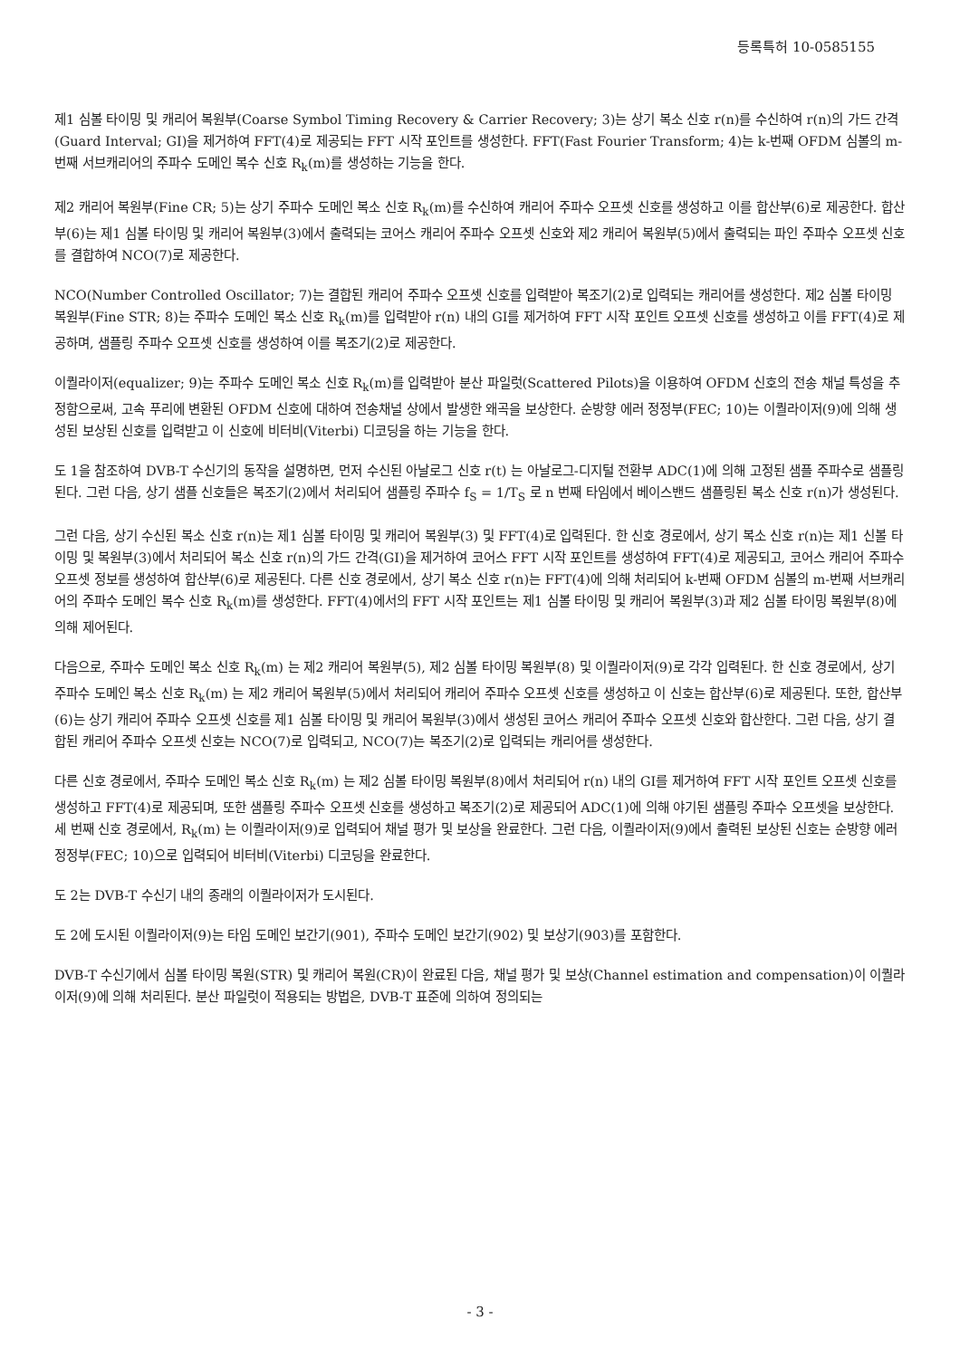등록특허 10-0585155
제1 심볼 타이밍 및 캐리어 복원부(Coarse Symbol Timing Recovery & Carrier Recovery; 3)는 상기 복소 신호 r(n)를 수신하여 r(n)의 가드 간격(Guard Interval; GI)을 제거하여 FFT(4)로 제공되는 FFT 시작 포인트를 생성한다. FFT(Fast Fourier Transform; 4)는 k-번째 OFDM 심볼의 m-번째 서브캐리어의 주파수 도메인 복수 신호 R<sub>k</sub>(m)를 생성하는 기능을 한다.
제2 캐리어 복원부(Fine CR; 5)는 상기 주파수 도메인 복소 신호 R<sub>k</sub>(m)를 수신하여 캐리어 주파수 오프셋 신호를 생성하고 이를 합산부(6)로 제공한다. 합산부(6)는 제1 심볼 타이밍 및 캐리어 복원부(3)에서 출력되는 코어스 캐리어 주파수 오프셋 신호와 제2 캐리어 복원부(5)에서 출력되는 파인 주파수 오프셋 신호를 결합하여 NCO(7)로 제공한다.
NCO(Number Controlled Oscillator; 7)는 결합된 캐리어 주파수 오프셋 신호를 입력받아 복조기(2)로 입력되는 캐리어를 생성한다. 제2 심볼 타이밍 복원부(Fine STR; 8)는 주파수 도메인 복소 신호 R<sub>k</sub>(m)를 입력받아 r(n) 내의 GI를 제거하여 FFT 시작 포인트 오프셋 신호를 생성하고 이를 FFT(4)로 제공하며, 샘플링 주파수 오프셋 신호를 생성하여 이를 복조기(2)로 제공한다.
이퀄라이저(equalizer; 9)는 주파수 도메인 복소 신호 R<sub>k</sub>(m)를 입력받아 분산 파일럿(Scattered Pilots)을 이용하여 OFDM 신호의 전송 채널 특성을 추정함으로써, 고속 푸리에 변환된 OFDM 신호에 대하여 전송채널 상에서 발생한 왜곡을 보상한다. 순방향 에러 정정부(FEC; 10)는 이퀄라이저(9)에 의해 생성된 보상된 신호를 입력받고 이 신호에 비터비(Viterbi) 디코딩을 하는 기능을 한다.
도 1을 참조하여 DVB-T 수신기의 동작을 설명하면, 먼저 수신된 아날로그 신호 r(t) 는 아날로그-디지털 전환부 ADC(1)에 의해 고정된 샘플 주파수로 샘플링된다. 그런 다음, 상기 샘플 신호들은 복조기(2)에서 처리되어 샘플링 주파수 f<sub>S</sub> = 1/T<sub>S</sub> 로 n 번째 타임에서 베이스밴드 샘플링된 복소 신호 r(n)가 생성된다.
그런 다음, 상기 수신된 복소 신호 r(n)는 제1 심볼 타이밍 및 캐리어 복원부(3) 및 FFT(4)로 입력된다. 한 신호 경로에서, 상기 복소 신호 r(n)는 제1 신볼 타이밍 및 복원부(3)에서 처리되어 복소 신호 r(n)의 가드 간격(GI)을 제거하여 코어스 FFT 시작 포인트를 생성하여 FFT(4)로 제공되고, 코어스 캐리어 주파수 오프셋 정보를 생성하여 합산부(6)로 제공된다. 다른 신호 경로에서, 상기 복소 신호 r(n)는 FFT(4)에 의해 처리되어 k-번째 OFDM 심볼의 m-번째 서브캐리어의 주파수 도메인 복수 신호 R<sub>k</sub>(m)를 생성한다. FFT(4)에서의 FFT 시작 포인트는 제1 심볼 타이밍 및 캐리어 복원부(3)과 제2 심볼 타이밍 복원부(8)에 의해 제어된다.
다음으로, 주파수 도메인 복소 신호 R<sub>k</sub>(m) 는 제2 캐리어 복원부(5), 제2 심볼 타이밍 복원부(8) 및 이퀄라이저(9)로 각각 입력된다. 한 신호 경로에서, 상기 주파수 도메인 복소 신호 R<sub>k</sub>(m) 는 제2 캐리어 복원부(5)에서 처리되어 캐리어 주파수 오프셋 신호를 생성하고 이 신호는 합산부(6)로 제공된다. 또한, 합산부(6)는 상기 캐리어 주파수 오프셋 신호를 제1 심볼 타이밍 및 캐리어 복원부(3)에서 생성된 코어스 캐리어 주파수 오프셋 신호와 합산한다. 그런 다음, 상기 결합된 캐리어 주파수 오프셋 신호는 NCO(7)로 입력되고, NCO(7)는 복조기(2)로 입력되는 캐리어를 생성한다.
다른 신호 경로에서, 주파수 도메인 복소 신호 R<sub>k</sub>(m) 는 제2 심볼 타이밍 복원부(8)에서 처리되어 r(n) 내의 GI를 제거하여 FFT 시작 포인트 오프셋 신호를 생성하고 FFT(4)로 제공되며, 또한 샘플링 주파수 오프셋 신호를 생성하고 복조기(2)로 제공되어 ADC(1)에 의해 야기된 샘플링 주파수 오프셋을 보상한다. 세 번째 신호 경로에서, R<sub>k</sub>(m) 는 이퀄라이저(9)로 입력되어 채널 평가 및 보상을 완료한다. 그런 다음, 이퀄라이저(9)에서 출력된 보상된 신호는 순방향 에러 정정부(FEC; 10)으로 입력되어 비터비(Viterbi) 디코딩을 완료한다.
도 2는 DVB-T 수신기 내의 종래의 이퀄라이저가 도시된다.
도 2에 도시된 이퀄라이저(9)는 타임 도메인 보간기(901), 주파수 도메인 보간기(902) 및 보상기(903)를 포함한다.
DVB-T 수신기에서 심볼 타이밍 복원(STR) 및 캐리어 복원(CR)이 완료된 다음, 채널 평가 및 보상(Channel estimation and compensation)이 이퀄라이저(9)에 의해 처리된다. 분산 파일럿이 적용되는 방법은, DVB-T 표준에 의하여 정의되는
- 3 -